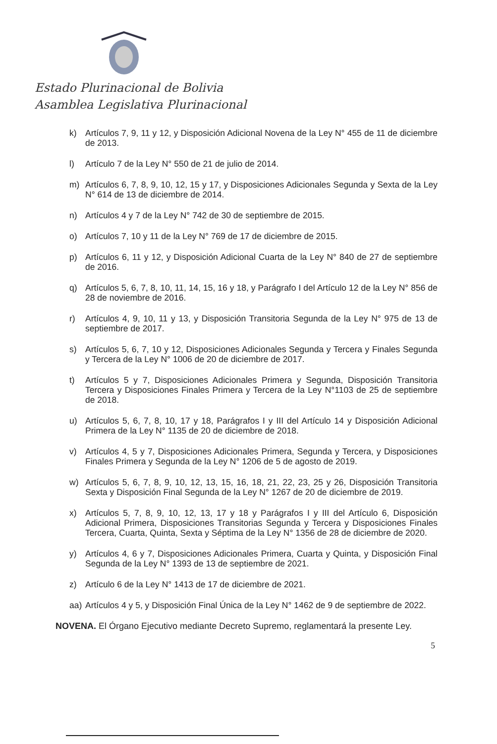Estado Plurinacional de Bolivia
Asamblea Legislativa Plurinacional
k) Artículos 7, 9, 11 y 12, y Disposición Adicional Novena de la Ley N° 455 de 11 de diciembre de 2013.
l) Artículo 7 de la Ley N° 550 de 21 de julio de 2014.
m) Artículos 6, 7, 8, 9, 10, 12, 15 y 17, y Disposiciones Adicionales Segunda y Sexta de la Ley N° 614 de 13 de diciembre de 2014.
n) Artículos 4 y 7 de la Ley N° 742 de 30 de septiembre de 2015.
o) Artículos 7, 10 y 11 de la Ley N° 769 de 17 de diciembre de 2015.
p) Artículos 6, 11 y 12, y Disposición Adicional Cuarta de la Ley N° 840 de 27 de septiembre de 2016.
q) Artículos 5, 6, 7, 8, 10, 11, 14, 15, 16 y 18, y Parágrafo I del Artículo 12 de la Ley N° 856 de 28 de noviembre de 2016.
r) Artículos 4, 9, 10, 11 y 13, y Disposición Transitoria Segunda de la Ley N° 975 de 13 de septiembre de 2017.
s) Artículos 5, 6, 7, 10 y 12, Disposiciones Adicionales Segunda y Tercera y Finales Segunda y Tercera de la Ley N° 1006 de 20 de diciembre de 2017.
t) Artículos 5 y 7, Disposiciones Adicionales Primera y Segunda, Disposición Transitoria Tercera y Disposiciones Finales Primera y Tercera de la Ley N°1103 de 25 de septiembre de 2018.
u) Artículos 5, 6, 7, 8, 10, 17 y 18, Parágrafos I y III del Artículo 14 y Disposición Adicional Primera de la Ley N° 1135 de 20 de diciembre de 2018.
v) Artículos 4, 5 y 7, Disposiciones Adicionales Primera, Segunda y Tercera, y Disposiciones Finales Primera y Segunda de la Ley N° 1206 de 5 de agosto de 2019.
w) Artículos 5, 6, 7, 8, 9, 10, 12, 13, 15, 16, 18, 21, 22, 23, 25 y 26, Disposición Transitoria Sexta y Disposición Final Segunda de la Ley N° 1267 de 20 de diciembre de 2019.
x) Artículos 5, 7, 8, 9, 10, 12, 13, 17 y 18 y Parágrafos I y III del Artículo 6, Disposición Adicional Primera, Disposiciones Transitorias Segunda y Tercera y Disposiciones Finales Tercera, Cuarta, Quinta, Sexta y Séptima de la Ley N° 1356 de 28 de diciembre de 2020.
y) Artículos 4, 6 y 7, Disposiciones Adicionales Primera, Cuarta y Quinta, y Disposición Final Segunda de la Ley N° 1393 de 13 de septiembre de 2021.
z) Artículo 6 de la Ley N° 1413 de 17 de diciembre de 2021.
aa) Artículos 4 y 5, y Disposición Final Única de la Ley N° 1462 de 9 de septiembre de 2022.
NOVENA. El Órgano Ejecutivo mediante Decreto Supremo, reglamentará la presente Ley.
5